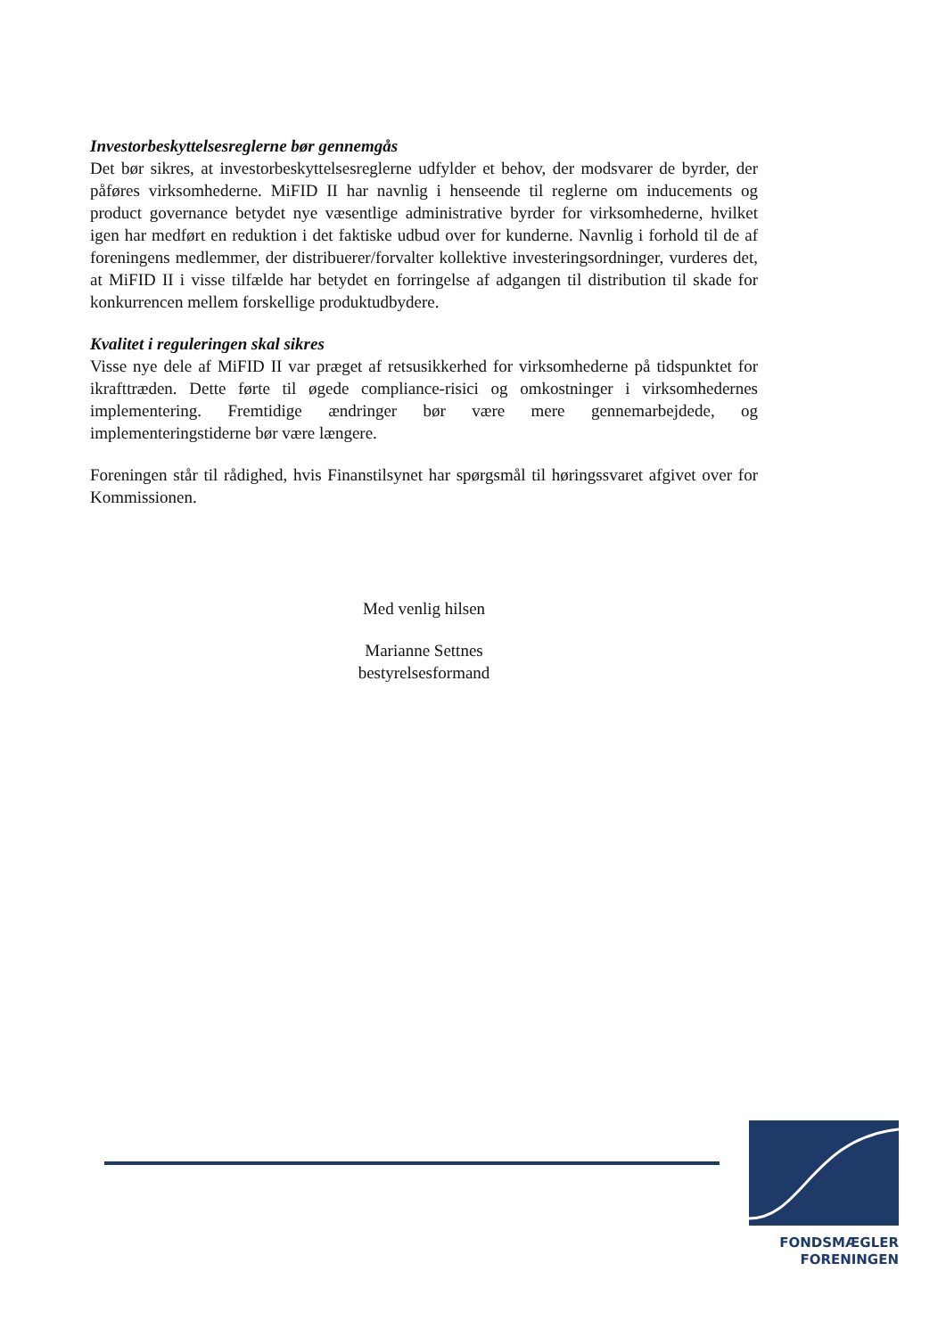Investorbeskyttelsesreglerne bør gennemgås
Det bør sikres, at investorbeskyttelsesreglerne udfylder et behov, der modsvarer de byrder, der påføres virksomhederne. MiFID II har navnlig i henseende til reglerne om inducements og product governance betydet nye væsentlige administrative byrder for virksomhederne, hvilket igen har medført en reduktion i det faktiske udbud over for kunderne. Navnlig i forhold til de af foreningens medlemmer, der distribuerer/forvalter kollektive investeringsordninger, vurderes det, at MiFID II i visse tilfælde har betydet en forringelse af adgangen til distribution til skade for konkurrencen mellem forskellige produktudbydere.
Kvalitet i reguleringen skal sikres
Visse nye dele af MiFID II var præget af retsusikkerhed for virksomhederne på tidspunktet for ikrafttræden. Dette førte til øgede compliance-risici og omkostninger i virksomhedernes implementering. Fremtidige ændringer bør være mere gennemarbejdede, og implementeringstiderne bør være længere.
Foreningen står til rådighed, hvis Finanstilsynet har spørgsmål til høringssvaret afgivet over for Kommissionen.
Med venlig hilsen
Marianne Settnes
bestyrelsesformand
FONDSMÆGLER
FORENINGEN